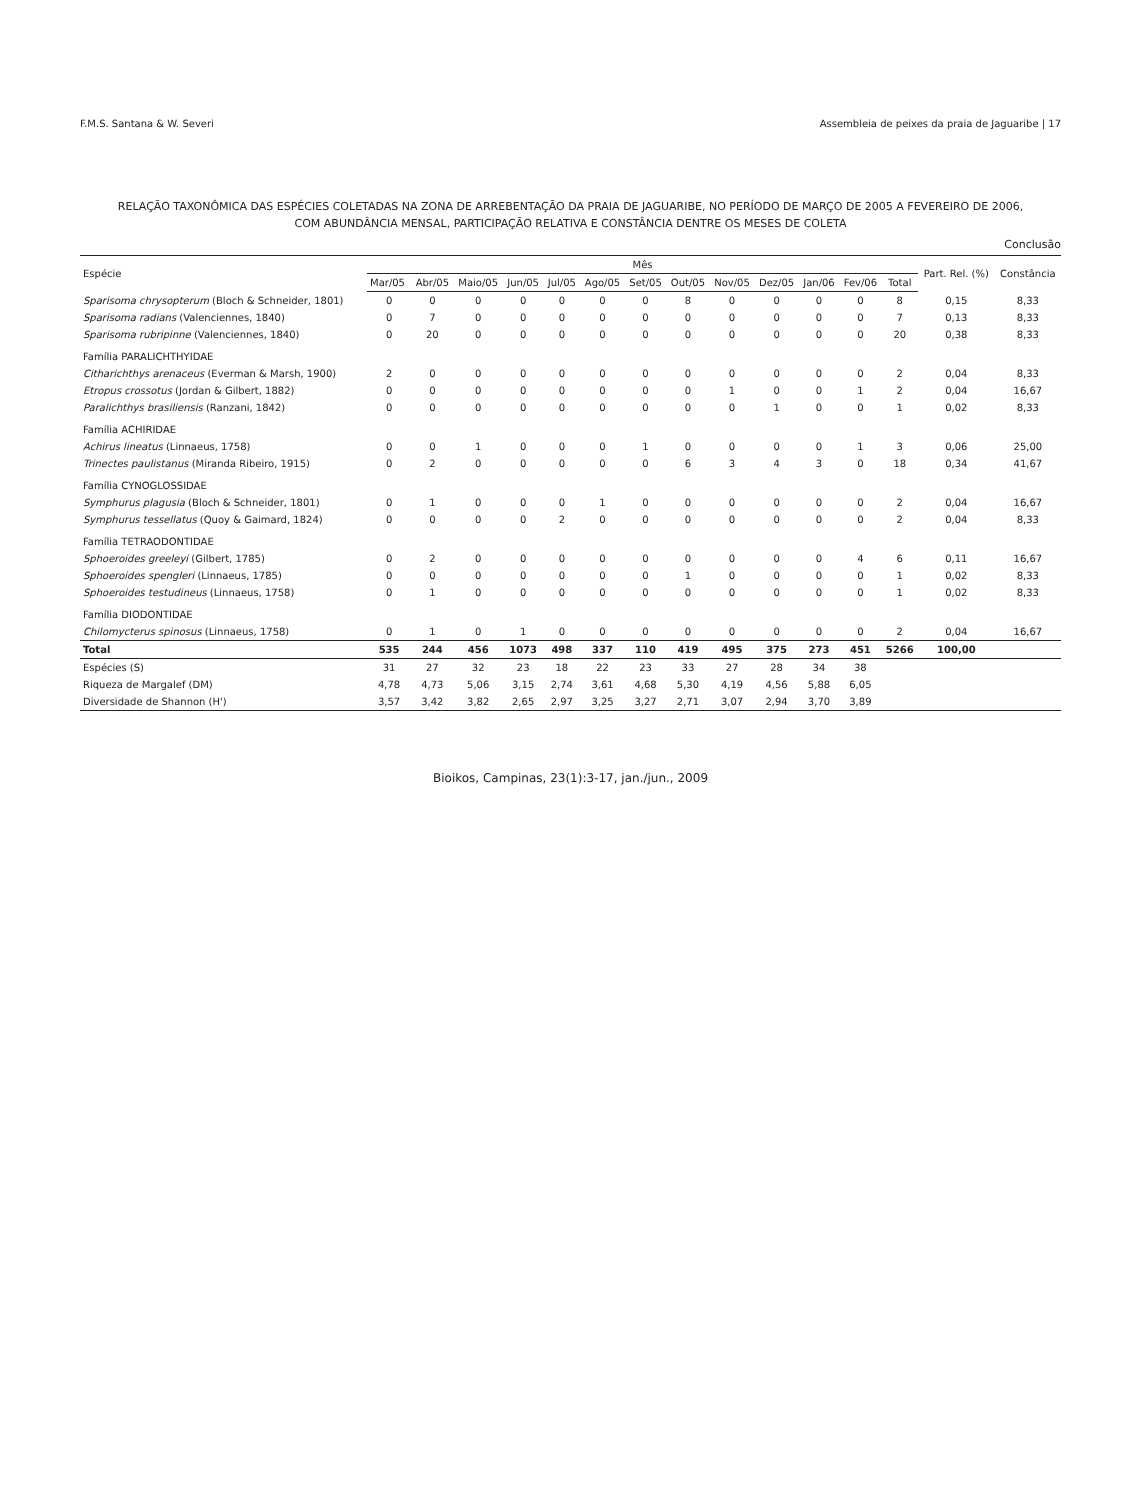F.M.S. Santana & W. Severi Assembleia de peixes da praia de Jaguaribe | 17
RELAÇÃO TAXONÔMICA DAS ESPÉCIES COLETADAS NA ZONA DE ARREBENTAÇÃO DA PRAIA DE JAGUARIBE, NO PERÍODO DE MARÇO DE 2005 A FEVEREIRO DE 2006,
COM ABUNDÂNCIA MENSAL, PARTICIPAÇÃO RELATIVA E CONSTÂNCIA DENTRE OS MESES DE COLETA
Conclusão
| Espécie | Mês | | | | | | | | | | | | | Part. Rel. (%) | Constância |
| --- | --- | --- | --- | --- | --- | --- | --- | --- | --- | --- | --- | --- | --- | --- | --- |
| | Mar/05 | Abr/05 | Maio/05 | Jun/05 | Jul/05 | Ago/05 | Set/05 | Out/05 | Nov/05 | Dez/05 | Jan/06 | Fev/06 | Total | | |
| Sparisoma chrysopterum (Bloch & Schneider, 1801) | 0 | 0 | 0 | 0 | 0 | 0 | 0 | 8 | 0 | 0 | 0 | 0 | 8 | 0,15 | 8,33 |
| Sparisoma radians (Valenciennes, 1840) | 0 | 7 | 0 | 0 | 0 | 0 | 0 | 0 | 0 | 0 | 0 | 0 | 7 | 0,13 | 8,33 |
| Sparisoma rubripinne (Valenciennes, 1840) | 0 | 20 | 0 | 0 | 0 | 0 | 0 | 0 | 0 | 0 | 0 | 0 | 20 | 0,38 | 8,33 |
| Família PARALICHTHYIDAE | | | | | | | | | | | | | | | |
| Citharichthys arenaceus (Everman & Marsh, 1900) | 2 | 0 | 0 | 0 | 0 | 0 | 0 | 0 | 0 | 0 | 0 | 0 | 2 | 0,04 | 8,33 |
| Etropus crossotus (Jordan & Gilbert, 1882) | 0 | 0 | 0 | 0 | 0 | 0 | 0 | 0 | 1 | 0 | 0 | 1 | 2 | 0,04 | 16,67 |
| Paralichthys brasiliensis (Ranzani, 1842) | 0 | 0 | 0 | 0 | 0 | 0 | 0 | 0 | 0 | 1 | 0 | 0 | 1 | 0,02 | 8,33 |
| Família ACHIRIDAE | | | | | | | | | | | | | | | |
| Achirus lineatus (Linnaeus, 1758) | 0 | 0 | 1 | 0 | 0 | 0 | 1 | 0 | 0 | 0 | 0 | 1 | 3 | 0,06 | 25,00 |
| Trinectes paulistanus (Miranda Ribeiro, 1915) | 0 | 2 | 0 | 0 | 0 | 0 | 0 | 6 | 3 | 4 | 3 | 0 | 18 | 0,34 | 41,67 |
| Família CYNOGLOSSIDAE | | | | | | | | | | | | | | | |
| Symphurus plagusia (Bloch & Schneider, 1801) | 0 | 1 | 0 | 0 | 0 | 1 | 0 | 0 | 0 | 0 | 0 | 0 | 2 | 0,04 | 16,67 |
| Symphurus tessellatus (Quoy & Gaimard, 1824) | 0 | 0 | 0 | 0 | 2 | 0 | 0 | 0 | 0 | 0 | 0 | 0 | 2 | 0,04 | 8,33 |
| Família TETRAODONTIDAE | | | | | | | | | | | | | | | |
| Sphoeroides greeleyi (Gilbert, 1785) | 0 | 2 | 0 | 0 | 0 | 0 | 0 | 0 | 0 | 0 | 0 | 4 | 6 | 0,11 | 16,67 |
| Sphoeroides spengleri (Linnaeus, 1785) | 0 | 0 | 0 | 0 | 0 | 0 | 0 | 1 | 0 | 0 | 0 | 0 | 1 | 0,02 | 8,33 |
| Sphoeroides testudineus (Linnaeus, 1758) | 0 | 1 | 0 | 0 | 0 | 0 | 0 | 0 | 0 | 0 | 0 | 0 | 1 | 0,02 | 8,33 |
| Família DIODONTIDAE | | | | | | | | | | | | | | | |
| Chilomycterus spinosus (Linnaeus, 1758) | 0 | 1 | 0 | 1 | 0 | 0 | 0 | 0 | 0 | 0 | 0 | 0 | 2 | 0,04 | 16,67 |
| Total | 535 | 244 | 456 | 1073 | 498 | 337 | 110 | 419 | 495 | 375 | 273 | 451 | 5266 | 100,00 | |
| Espécies (S) | 31 | 27 | 32 | 23 | 18 | 22 | 23 | 33 | 27 | 28 | 34 | 38 | | | |
| Riqueza de Margalef (DM) | 4,78 | 4,73 | 5,06 | 3,15 | 2,74 | 3,61 | 4,68 | 5,30 | 4,19 | 4,56 | 5,88 | 6,05 | | | |
| Diversidade de Shannon (H') | 3,57 | 3,42 | 3,82 | 2,65 | 2,97 | 3,25 | 3,27 | 2,71 | 3,07 | 2,94 | 3,70 | 3,89 | | | |
Bioikos, Campinas, 23(1):3-17, jan./jun., 2009